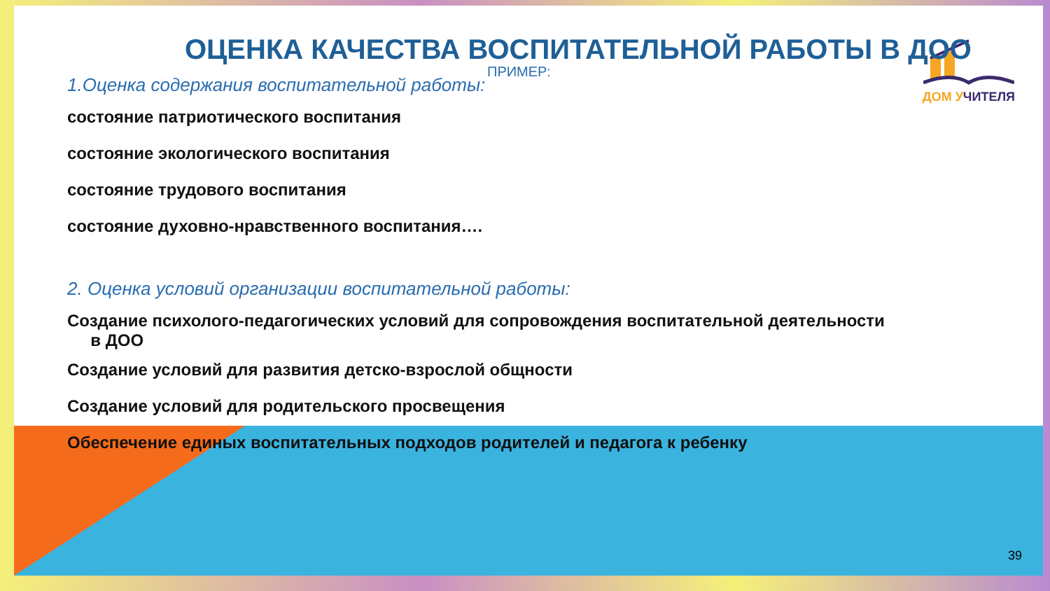ДОМ УЧИТЕЛЯ
ОЦЕНКА КАЧЕСТВА ВОСПИТАТЕЛЬНОЙ РАБОТЫ В ДОО
ПРИМЕР:
1.Оценка содержания воспитательной работы:
состояние патриотического воспитания
состояние экологического воспитания
состояние трудового воспитания
состояние духовно-нравственного воспитания….
2. Оценка условий организации воспитательной работы:
Создание психолого-педагогических условий для сопровождения воспитательной деятельности
в ДОО
Создание условий для развития детско-взрослой общности
Создание условий для родительского просвещения
Обеспечение единых воспитательных подходов родителей и педагога к ребенку
39